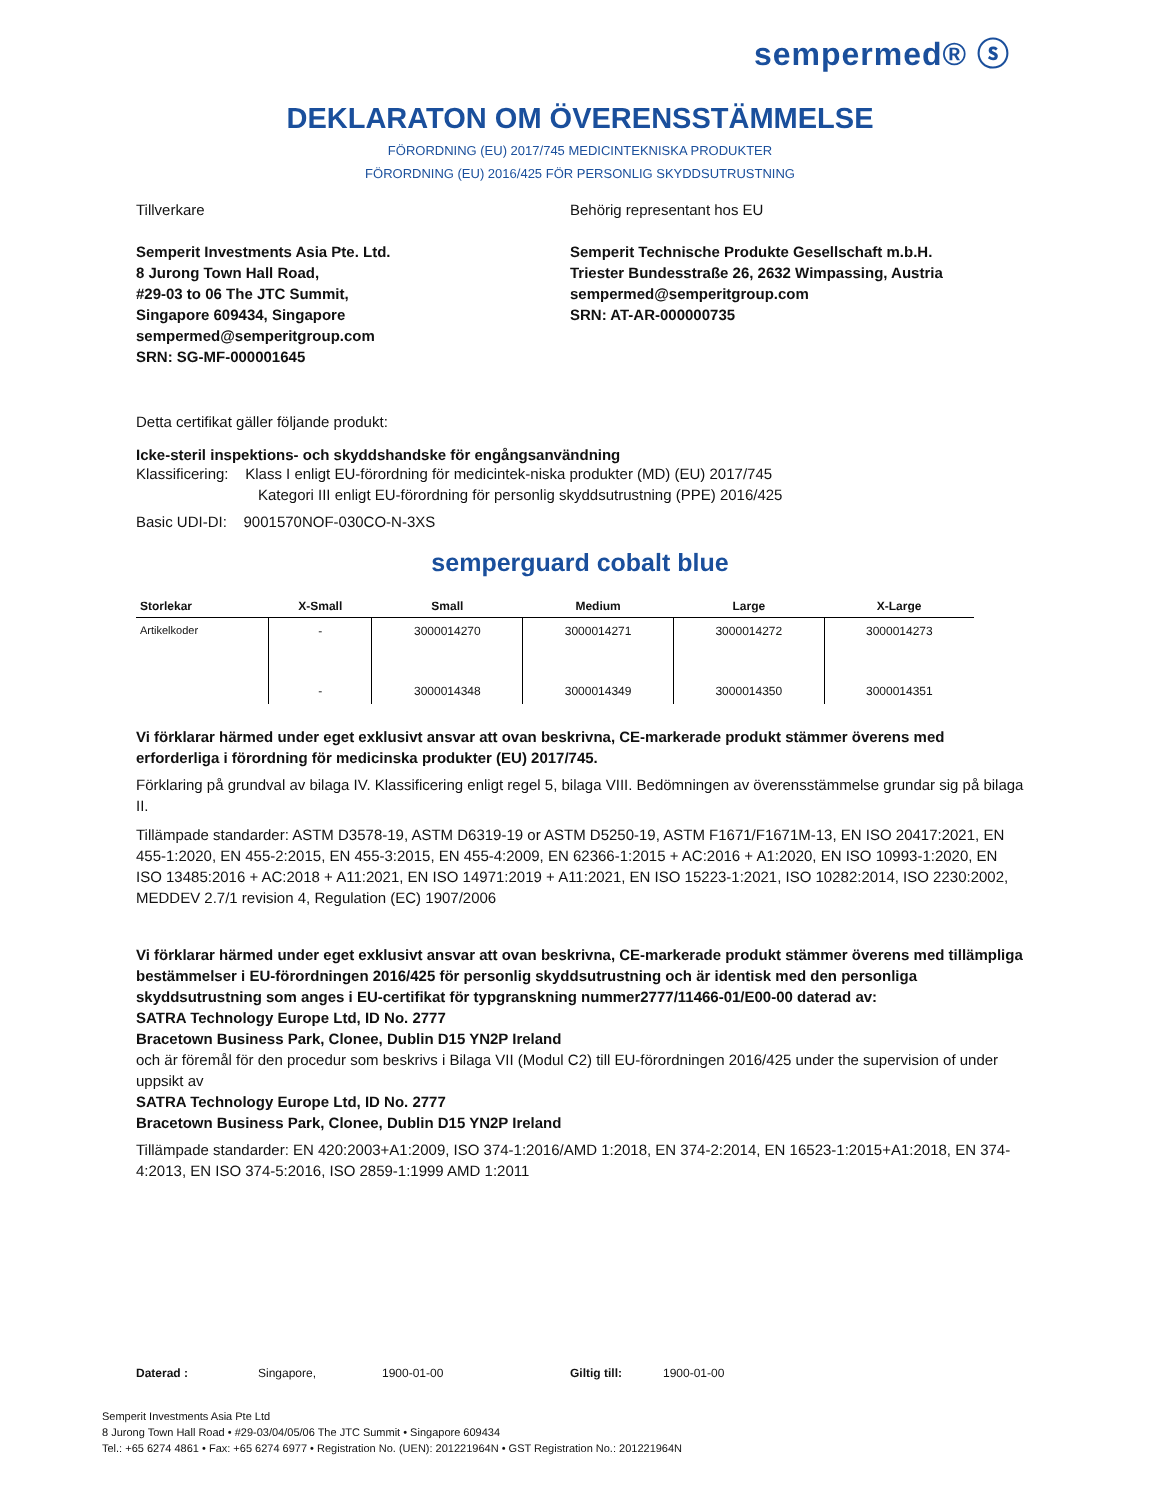sempermed® ⓢ
DEKLARATON OM ÖVERENSSTÄMMELSE
FÖRORDNING (EU) 2017/745 MEDICINTEKNISKA PRODUKTER
FÖRORDNING (EU) 2016/425 FÖR PERSONLIG SKYDDSUTRUSTNING
Tillverkare
Semperit Investments Asia Pte. Ltd.
8 Jurong Town Hall Road,
#29-03 to 06 The JTC Summit,
Singapore 609434, Singapore
sempermed@semperitgroup.com
SRN: SG-MF-000001645
Behörig representant hos EU
Semperit Technische Produkte Gesellschaft m.b.H.
Triester Bundesstraße 26, 2632 Wimpassing, Austria
sempermed@semperitgroup.com
SRN: AT-AR-000000735
Detta certifikat gäller följande produkt:
Icke-steril inspektions- och skyddshandske för engångsanvändning
Klassificering: Klass I enligt EU-förordning för medicintek-niska produkter (MD) (EU) 2017/745
Kategori III enligt EU-förordning för personlig skyddsutrustning (PPE) 2016/425
Basic UDI-DI: 9001570NOF-030CO-N-3XS
semperguard cobalt blue
| Storlekar | X-Small | Small | Medium | Large | X-Large |
| --- | --- | --- | --- | --- | --- |
| Artikelkoder | - | 3000014270 | 3000014271 | 3000014272 | 3000014273 |
| | - | 3000014348 | 3000014349 | 3000014350 | 3000014351 |
Vi förklarar härmed under eget exklusivt ansvar att ovan beskrivna, CE-markerade produkt stämmer överens med erforderliga i förordning för medicinska produkter (EU) 2017/745.
Förklaring på grundval av bilaga IV. Klassificering enligt regel 5, bilaga VIII. Bedömningen av överensstämmelse grundar sig på bilaga II.
Tillämpade standarder: ASTM D3578-19, ASTM D6319-19 or ASTM D5250-19, ASTM F1671/F1671M-13, EN ISO 20417:2021, EN 455-1:2020, EN 455-2:2015, EN 455-3:2015, EN 455-4:2009, EN 62366-1:2015 + AC:2016 + A1:2020, EN ISO 10993-1:2020, EN ISO 13485:2016 + AC:2018 + A11:2021, EN ISO 14971:2019 + A11:2021, EN ISO 15223-1:2021, ISO 10282:2014, ISO 2230:2002, MEDDEV 2.7/1 revision 4, Regulation (EC) 1907/2006
Vi förklarar härmed under eget exklusivt ansvar att ovan beskrivna, CE-markerade produkt stämmer överens med tillämpliga bestämmelser i EU-förordningen 2016/425 för personlig skyddsutrustning och är identisk med den personliga skyddsutrustning som anges i EU-certifikat för typgranskning nummer2777/11466-01/E00-00 daterad av:
SATRA Technology Europe Ltd, ID No. 2777
Bracetown Business Park, Clonee, Dublin D15 YN2P Ireland
och är föremål för den procedur som beskrivs i Bilaga VII (Modul C2) till EU-förordningen 2016/425 under the supervision of under uppsikt av
SATRA Technology Europe Ltd, ID No. 2777
Bracetown Business Park, Clonee, Dublin D15 YN2P Ireland
Tillämpade standarder: EN 420:2003+A1:2009, ISO 374-1:2016/AMD 1:2018, EN 374-2:2014, EN 16523-1:2015+A1:2018, EN 374-4:2013, EN ISO 374-5:2016, ISO 2859-1:1999 AMD 1:2011
Daterad : Singapore, 1900-01-00 Giltig till: 1900-01-00
Semperit Investments Asia Pte Ltd
8 Jurong Town Hall Road • #29-03/04/05/06 The JTC Summit • Singapore 609434
Tel.: +65 6274 4861 • Fax: +65 6274 6977 • Registration No. (UEN): 201221964N • GST Registration No.: 201221964N